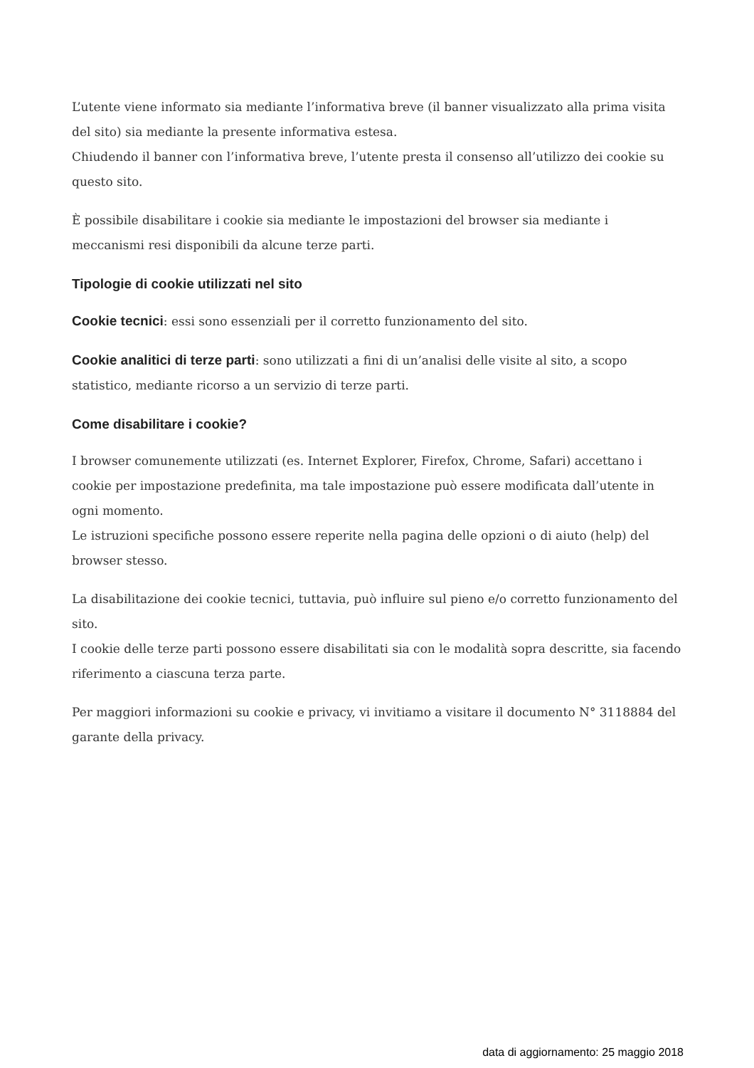L’utente viene informato sia mediante l’informativa breve (il banner visualizzato alla prima visita del sito) sia mediante la presente informativa estesa.
Chiudendo il banner con l’informativa breve, l’utente presta il consenso all’utilizzo dei cookie su questo sito.
È possibile disabilitare i cookie sia mediante le impostazioni del browser sia mediante i meccanismi resi disponibili da alcune terze parti.
Tipologie di cookie utilizzati nel sito
Cookie tecnici: essi sono essenziali per il corretto funzionamento del sito.
Cookie analitici di terze parti: sono utilizzati a fini di un’analisi delle visite al sito, a scopo statistico, mediante ricorso a un servizio di terze parti.
Come disabilitare i cookie?
I browser comunemente utilizzati (es. Internet Explorer, Firefox, Chrome, Safari) accettano i cookie per impostazione predefinita, ma tale impostazione può essere modificata dall’utente in ogni momento.
Le istruzioni specifiche possono essere reperite nella pagina delle opzioni o di aiuto (help) del browser stesso.
La disabilitazione dei cookie tecnici, tuttavia, può influire sul pieno e/o corretto funzionamento del sito.
I cookie delle terze parti possono essere disabilitati sia con le modalità sopra descritte, sia facendo riferimento a ciascuna terza parte.
Per maggiori informazioni su cookie e privacy, vi invitiamo a visitare il documento N° 3118884 del garante della privacy.
data di aggiornamento: 25 maggio 2018